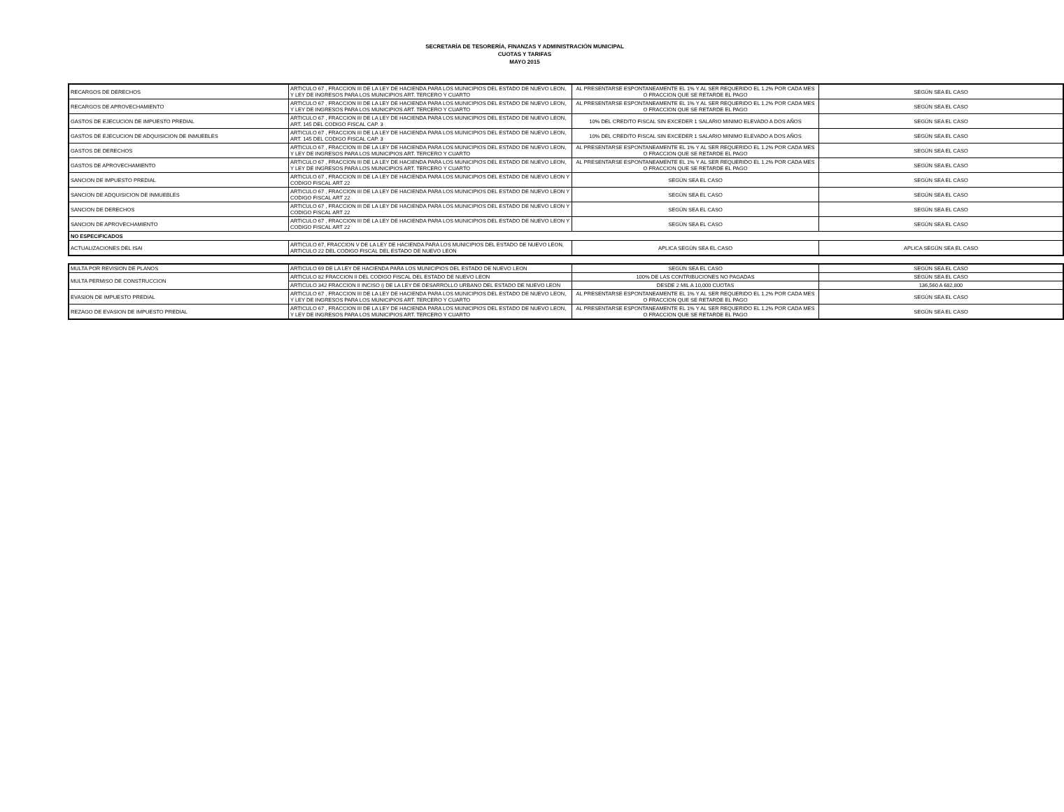SECRETARÍA DE TESORERÍA, FINANZAS Y ADMINISTRACIÓN MUNICIPAL
CUOTAS Y TARIFAS
MAYO 2015
| RECARGOS DE DERECHOS | ARTICULO 67 , FRACCION III DE LA LEY DE HACIENDA PARA LOS MUNICIPIOS DEL ESTADO DE NUEVO LEON, Y LEY DE INGRESOS PARA LOS MUNICIPIOS ART. TERCERO Y CUARTO | AL PRESENTARSE ESPONTANEAMENTE EL 1% Y AL SER REQUERIDO EL 1.2% POR CADA MES O FRACCION QUE SE RETARDE EL PAGO | SEGÚN SEA EL CASO |
| RECARGOS DE APROVECHAMIENTO | ARTICULO 67 , FRACCION III DE LA LEY DE HACIENDA PARA LOS MUNICIPIOS DEL ESTADO DE NUEVO LEON, Y LEY DE INGRESOS PARA LOS MUNICIPIOS ART. TERCERO Y CUARTO | AL PRESENTARSE ESPONTANEAMENTE EL 1% Y AL SER REQUERIDO EL 1.2% POR CADA MES O FRACCION QUE SE RETARDE EL PAGO | SEGÚN SEA EL CASO |
| GASTOS DE EJECUCION DE IMPUESTO PREDIAL | ARTICULO 67 , FRACCION III DE LA LEY DE HACIENDA PARA LOS MUNICIPIOS DEL ESTADO DE NUEVO LEON, ART. 145 DEL CODIGO FISCAL CAP. 3 | 10% DEL CREDITO FISCAL SIN EXCEDER 1 SALARIO MINIMO ELEVADO A DOS AÑOS | SEGÚN SEA EL CASO |
| GASTOS DE EJECUCION DE ADQUISICION DE INMUEBLES | ARTICULO 67 , FRACCION III DE LA LEY DE HACIENDA PARA LOS MUNICIPIOS DEL ESTADO DE NUEVO LEON, ART. 145 DEL CODIGO FISCAL CAP. 3 | 10% DEL CREDITO FISCAL SIN EXCEDER 1 SALARIO MINIMO ELEVADO A DOS AÑOS | SEGÚN SEA EL CASO |
| GASTOS DE DERECHOS | ARTICULO 67 , FRACCION III DE LA LEY DE HACIENDA PARA LOS MUNICIPIOS DEL ESTADO DE NUEVO LEON, Y LEY DE INGRESOS PARA LOS MUNICIPIOS ART. TERCERO Y CUARTO | AL PRESENTARSE ESPONTANEAMENTE EL 1% Y AL SER REQUERIDO EL 1.2% POR CADA MES O FRACCION QUE SE RETARDE EL PAGO | SEGÚN SEA EL CASO |
| GASTOS DE APROVECHAMIENTO | ARTICULO 67 , FRACCION III DE LA LEY DE HACIENDA PARA LOS MUNICIPIOS DEL ESTADO DE NUEVO LEON, Y LEY DE INGRESOS PARA LOS MUNICIPIOS ART. TERCERO Y CUARTO | AL PRESENTARSE ESPONTANEAMENTE EL 1% Y AL SER REQUERIDO EL 1.2% POR CADA MES O FRACCION QUE SE RETARDE EL PAGO | SEGÚN SEA EL CASO |
| SANCION DE IMPUESTO PREDIAL | ARTICULO 67 , FRACCION III DE LA LEY DE HACIENDA PARA LOS MUNICIPIOS DEL ESTADO DE NUEVO LEON Y CODIGO FISCAL ART 22 | SEGÚN SEA EL CASO | SEGÚN SEA EL CASO |
| SANCION DE ADQUISICION DE INMUEBLES | ARTICULO 67 , FRACCION III DE LA LEY DE HACIENDA PARA LOS MUNICIPIOS DEL ESTADO DE NUEVO LEON Y CODIGO FISCAL ART 22 | SEGÚN SEA EL CASO | SEGÚN SEA EL CASO |
| SANCION DE DERECHOS | ARTICULO 67 , FRACCION III DE LA LEY DE HACIENDA PARA LOS MUNICIPIOS DEL ESTADO DE NUEVO LEON Y CODIGO FISCAL ART 22 | SEGÚN SEA EL CASO | SEGÚN SEA EL CASO |
| SANCION DE APROVECHAMIENTO | ARTICULO 67 , FRACCION III DE LA LEY DE HACIENDA PARA LOS MUNICIPIOS DEL ESTADO DE NUEVO LEON Y CODIGO FISCAL ART 22 | SEGÚN SEA EL CASO | SEGÚN SEA EL CASO |
| NO ESPECIFICADOS | | | |
| ACTUALIZACIONES DEL ISAI | ARTICULO 67, FRACCION V DE LA LEY DE HACIENDA PARA LOS MUNICIPIOS DEL ESTADO DE NUEVO LEON, ARTICULO 22 DEL CODIGO FISCAL DEL ESTADO DE NUEVO LEON | APLICA SEGÚN SEA EL CASO | APLICA SEGÚN SEA EL CASO |
| MULTA POR REVISION DE PLANOS | ARTICULO 69 DE LA LEY DE HACIENDA PARA LOS MUNICIPIOS DEL ESTADO DE NUEVO LEON | SEGÚN SEA EL CASO | SEGÚN SEA EL CASO |
| MULTA PERMISO DE CONSTRUCCION | ARTICULO 82 FRACCION II DEL CODIGO FISCAL DEL ESTADO DE NUEVO LEON | 100% DE LAS CONTRIBUCIONES NO PAGADAS | SEGÚN SEA EL CASO |
| | ARTICULO 342 FRACCION II INCISO i) DE LA LEY DE DESARROLLO URBANO DEL ESTADO DE NUEVO LEON | DESDE 2 MIL A 10,000 CUOTAS | 136,560 A 682,800 |
| EVASION DE IMPUESTO PREDIAL | ARTICULO 67 , FRACCION III DE LA LEY DE HACIENDA PARA LOS MUNICIPIOS DEL ESTADO DE NUEVO LEON, Y LEY DE INGRESOS PARA LOS MUNICIPIOS ART. TERCERO Y CUARTO | AL PRESENTARSE ESPONTANEAMENTE EL 1% Y AL SER REQUERIDO EL 1.2% POR CADA MES O FRACCION QUE SE RETARDE EL PAGO | SEGÚN SEA EL CASO |
| REZAGO DE EVASION DE IMPUESTO PREDIAL | ARTICULO 67 , FRACCION III DE LA LEY DE HACIENDA PARA LOS MUNICIPIOS DEL ESTADO DE NUEVO LEON, Y LEY DE INGRESOS PARA LOS MUNICIPIOS ART. TERCERO Y CUARTO | AL PRESENTARSE ESPONTANEAMENTE EL 1% Y AL SER REQUERIDO EL 1.2% POR CADA MES O FRACCION QUE SE RETARDE EL PAGO | SEGÚN SEA EL CASO |